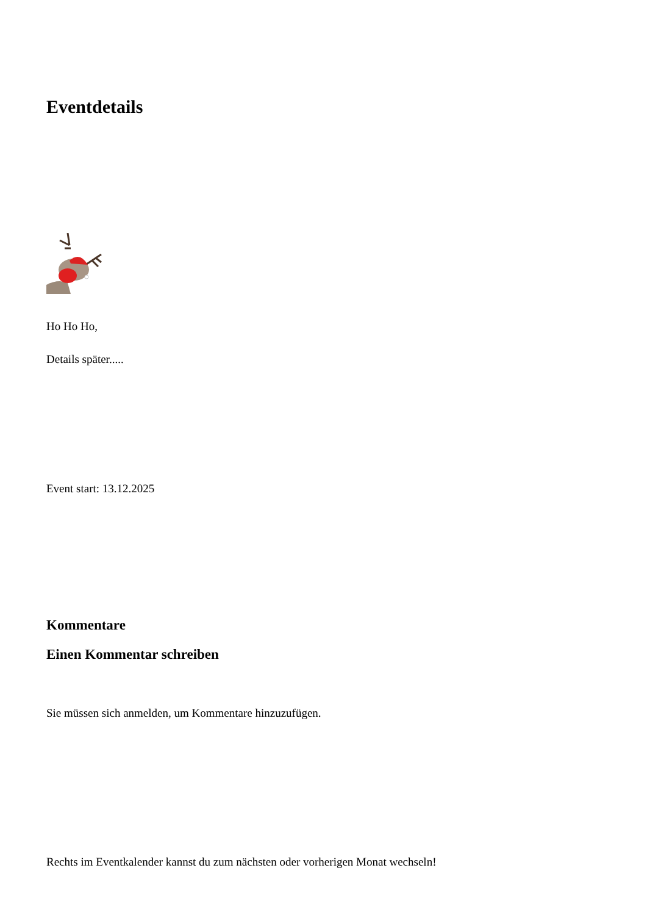Eventdetails
Ho Ho Ho,
Details später.....
Event start: 13.12.2025
Kommentare
Einen Kommentar schreiben
Sie müssen sich anmelden, um Kommentare hinzuzufügen.
Rechts im Eventkalender kannst du zum nächsten oder vorherigen Monat wechseln!